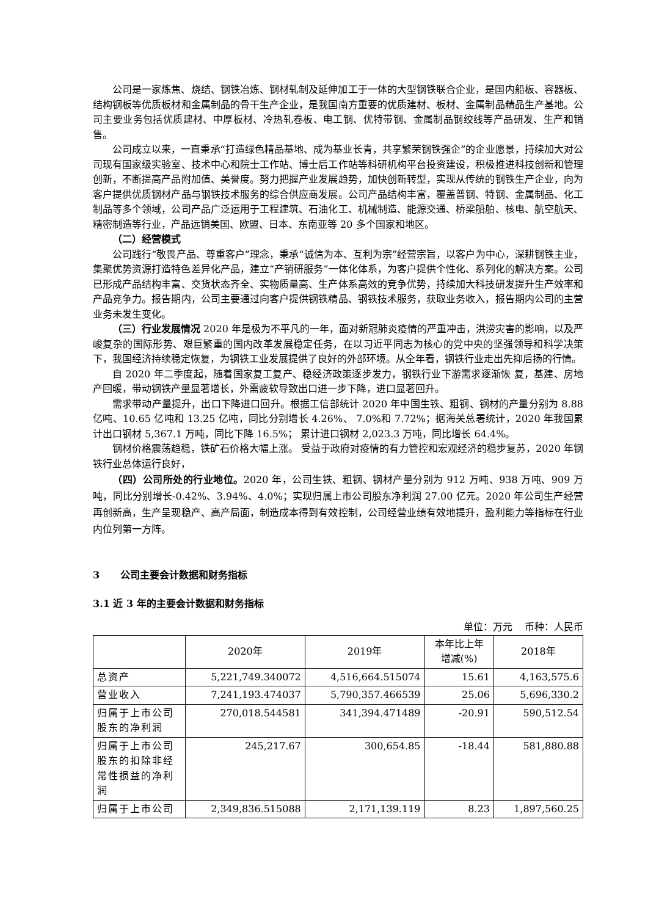公司是一家炼焦、烧结、钢铁冶炼、钢材轧制及延伸加工于一体的大型钢铁联合企业，是国内船板、容器板、结构钢板等优质板材和金属制品的骨干生产企业，是我国南方重要的优质建材、板材、金属制品精品生产基地。公司主要业务包括优质建材、中厚板材、冷热轧卷板、电工钢、优特带钢、金属制品钢绞线等产品研发、生产和销售。
公司成立以来，一直秉承“打造绿色精品基地、成为基业长青，共享繁荣钢铁强企”的企业愿景，持续加大对公司现有国家级实验室、技术中心和院士工作站、博士后工作站等科研机构平台投资建设，积极推进科技创新和管理创新，不断提高产品附加值、美誉度。努力把握产业发展趋势，加快创新转型，实现从传统的钢铁生产企业，向为客户提供优质钢材产品与钢铁技术服务的综合供应商发展。公司产品结构丰富，覆盖普钢、特钢、金属制品、化工制品等多个领域，公司产品广泛运用于工程建筑、石油化工、机械制造、能源交通、桥梁船舶、核电、航空航天、精密制造等行业，产品远销美国、欧盟、日本、东南亚等 20 多个国家和地区。
（二）经营模式
公司践行“敬畏产品、尊重客户”理念，秉承“诚信为本、互利为宗”经营宗旨，以客户为中心，深耕钢铁主业，集聚优势资源打造特色差异化产品，建立“产销研服务”一体化体系，为客户提供个性化、系列化的解决方案。公司已形成产品结构丰富、交货状态齐全、实物质量高、生产体系高效的竞争优势，持续加大科技研发提升生产效率和产品竞争力。报告期内，公司主要通过向客户提供钢铁精品、钢铁技术服务，获取业务收入，报告期内公司的主营业务未发生变化。
（三）行业发展情况 2020 年是极为不平凡的一年，面对新冠肺炎疫情的严重冲击，洪涝灾害的影响，以及严峻复杂的国际形势、艰巨繁重的国内改革发展稳定任务，在以习近平同志为核心的党中央的坚强领导和科学决策下，我国经济持续稳定恢复，为钢铁工业发展提供了良好的外部环境。从全年看，钢铁行业走出先抑后扬的行情。
自 2020 年二季度起，随着国家复工复产、稳经济政策逐步发力，钢铁行业下游需求逐渐恢 复，基建、房地产回暖，带动钢铁产量显著增长，外需疲软导致出口进一步下降，进口显著回升。
需求带动产量提升，出口下降进口回升。根据工信部统计 2020 年中国生铁、粗钢、钢材的产量分别为 8.88 亿吨、10.65 亿吨和 13.25 亿吨，同比分别增长 4.26%、 7.0%和 7.72%；据海关总署统计，2020 年我国累计出口钢材 5,367.1 万吨，同比下降 16.5%； 累计进口钢材 2,023.3 万吨，同比增长 64.4%。
钢材价格震荡趋稳，铁矿石价格大幅上涨。 受益于政府对疫情的有力管控和宏观经济的稳步复苏，2020 年钢铁行业总体运行良好，
（四）公司所处的行业地位。2020 年，公司生铁、粗钢、钢材产量分别为 912 万吨、938 万吨、909 万吨，同比分别增长-0.42%、3.94%、4.0%；实现归属上市公司股东净利润 27.00 亿元。2020 年公司生产经营再创新高，生产呈现稳产、高产局面，制造成本得到有效控制，公司经营业绩有效地提升，盈利能力等指标在行业内位列第一方阵。
3 公司主要会计数据和财务指标
3.1 近 3 年的主要会计数据和财务指标
单位：万元 币种：人民币
| | 2020年 | 2019年 | 本年比上年 增减(%) | 2018年 |
| --- | --- | --- | --- | --- |
| 总资产 | 5,221,749.340072 | 4,516,664.515074 | 15.61 | 4,163,575.6 |
| 营业收入 | 7,241,193.474037 | 5,790,357.466539 | 25.06 | 5,696,330.2 |
| 归属于上市公司股东的净利润 | 270,018.544581 | 341,394.471489 | -20.91 | 590,512.54 |
| 归属于上市公司股东的扣除非经常性损益的净利润 | 245,217.67 | 300,654.85 | -18.44 | 581,880.88 |
| 归属于上市公司 | 2,349,836.515088 | 2,171,139.119 | 8.23 | 1,897,560.25 |